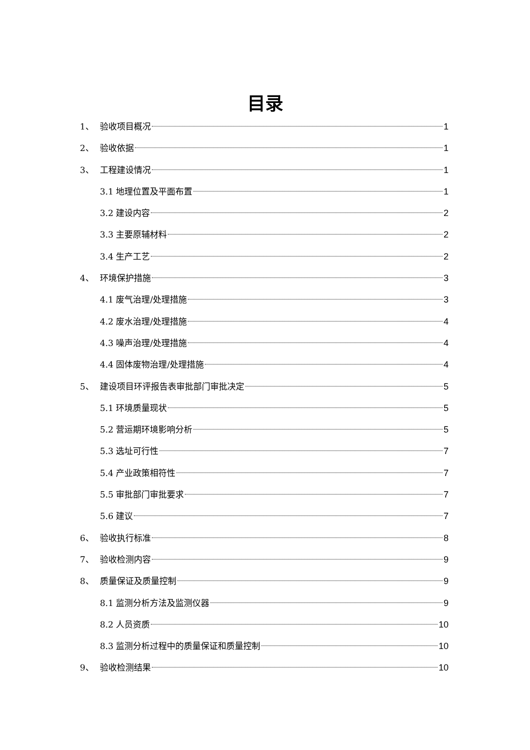目录
1、 验收项目概况 1
2、 验收依据 1
3、 工程建设情况 1
3.1 地理位置及平面布置 1
3.2 建设内容 2
3.3 主要原辅材料 2
3.4 生产工艺 2
4、 环境保护措施 3
4.1 废气治理/处理措施 3
4.2 废水治理/处理措施 4
4.3 噪声治理/处理措施 4
4.4 固体废物治理/处理措施 4
5、 建设项目环评报告表审批部门审批决定 5
5.1 环境质量现状 5
5.2 营运期环境影响分析 5
5.3 选址可行性 7
5.4 产业政策相符性 7
5.5 审批部门审批要求 7
5.6 建议 7
6、 验收执行标准 8
7、 验收检测内容 9
8、 质量保证及质量控制 9
8.1 监测分析方法及监测仪器 9
8.2 人员资质 10
8.3 监测分析过程中的质量保证和质量控制 10
9、 验收检测结果 10